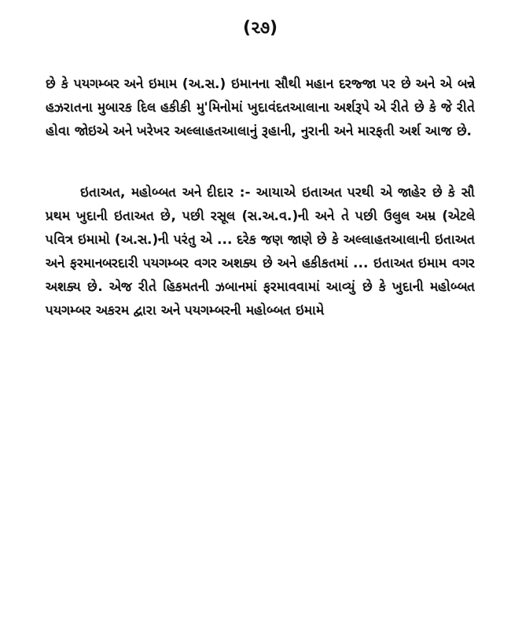(૨૭)
છે કે પયગમ્બર અને ઇમામ (અ.સ.) ઇમાનના સૌથી મહાન દરજ્જા પર છે અને એ બન્ને હઝરાતના મુબારક દિલ હકીકી મુ'મિનોમાં ખુદાવંદતઆલાના અર્શરૂપે એ રીતે છે કે જે રીતે હોવા જોઇએ અને ખરેખર અલ્લાહતઆલાનું રૂહાની, નુરાની અને મારફતી અર્શ આજ છે.
ઇતાઅત, મહોબ્બત અને દીદાર :- આયાએ ઇતાઅત પરથી એ જાહેર છે કે સૌ પ્રથમ ખુદાની ઇતાઅત છે, પછી રસૂલ (સ.અ.વ.)ની અને તે પછી ઉલુલ અમ્ર (એટલે પવિત્ર ઇમામો (અ.સ.)ની પરંતુ એ ... દરેક જણ જાણે છે કે અલ્લાહતઆલાની ઇતાઅત અને ફરમાનબરદારી પયગમ્બર વગર અશક્ય છે અને હકીકતમાં ... ઇતાઅત ઇમામ વગર અશક્ય છે. એજ રીતે હિકમતની ઝબાનમાં ફરમાવવામાં આવ્યું છે કે ખુદાની મહોબ્બત પયગમ્બર અકરમ દ્વારા અને પયગમ્બરની મહોબ્બત ઇમામે